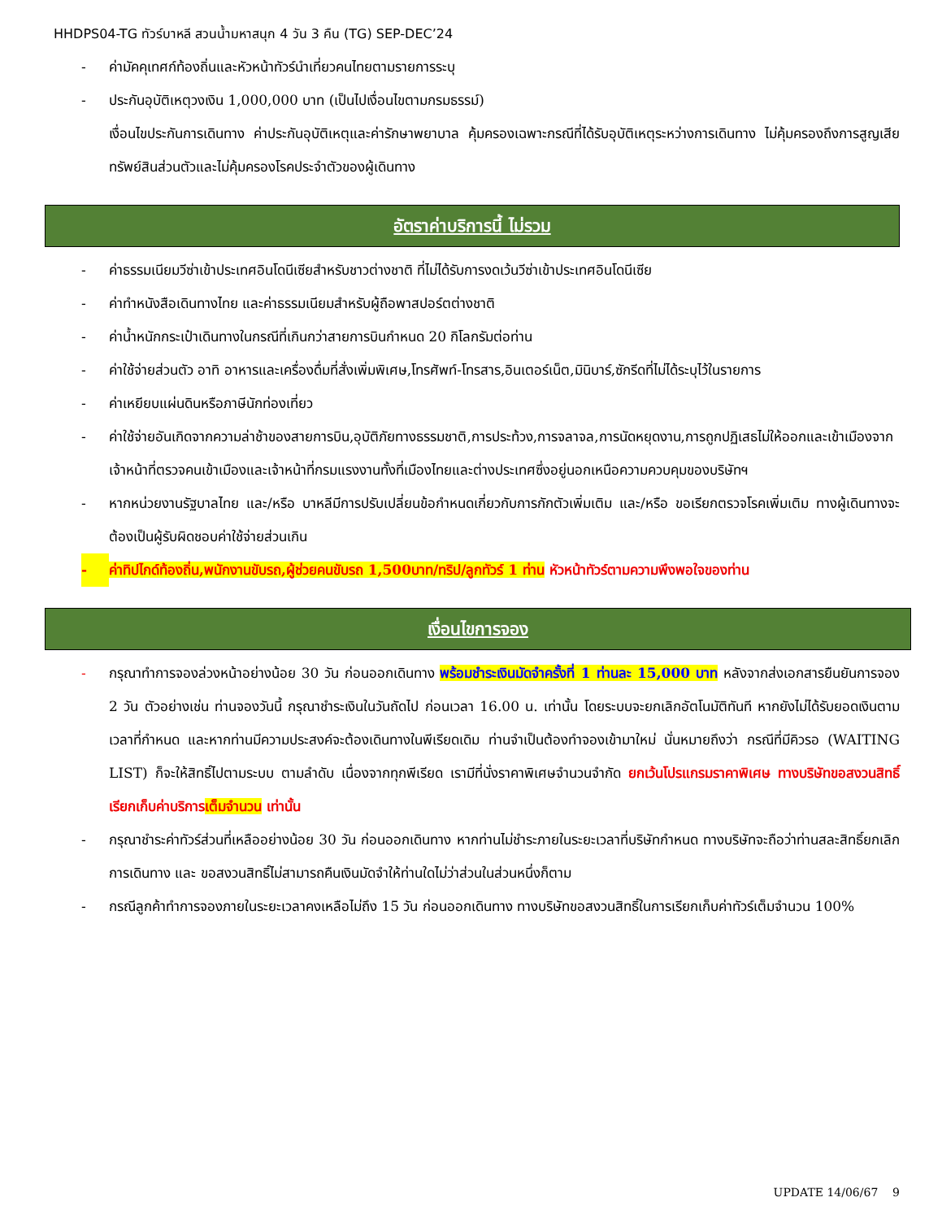HHDPS04-TG ทัวร์บาหลี สวนน้ำมหาสนุก 4 วัน 3 คืน (TG) SEP-DEC’24
- ค่ามัคคุเทศก์ท้องถิ่นและหัวหน้าทัวร์นำเที่ยวคนไทยตามรายการระบุ
- ประกันอุบัติเหตุวงเงิน 1,000,000 บาท (เป็นไปเงื่อนไขตามกรมธรรม์)
เงื่อนไขประกันการเดินทาง ค่าประกันอุบัติเหตุและค่ารักษาพยาบาล คุ้มครองเฉพาะกรณีที่ได้รับอุบัติเหตุระหว่างการเดินทาง ไม่คุ้มครองถึงการสูญเสียทรัพย์สินส่วนตัวและไม่คุ้มครองโรคประจำตัวของผู้เดินทาง
อัตราค่าบริการนี้ ไม่รวม
- ค่าธรรมเนียมวีซ่าเข้าประเทศอินโดนีเซียสำหรับชาวต่างชาติ ที่ไม่ได้รับการงดเว้นวีซ่าเข้าประเทศอินโดนีเซีย
- ค่าทำหนังสือเดินทางไทย และค่าธรรมเนียมสำหรับผู้ถือพาสปอร์ตต่างชาติ
- ค่าน้ำหนักกระเป๋าเดินทางในกรณีที่เกินกว่าสายการบินกำหนด 20 กิโลกรัมต่อท่าน
- ค่าใช้จ่ายส่วนตัว อาทิ อาหารและเครื่องดื่มที่สั่งเพิ่มพิเศษ,โทรศัพท์-โทรสาร,อินเตอร์เน็ต,มินิบาร์,ซักรีดที่ไม่ได้ระบุไว้ในรายการ
- ค่าเหยียบแผ่นดินหรือภาษีนักท่องเที่ยว
- ค่าใช้จ่ายอันเกิดจากความล่าช้าของสายการบิน,อุบัติภัยทางธรรมชาติ,การประท้วง,การจลาจล,การนัดหยุดงาน,การถูกปฏิเสธไม่ให้ออกและเข้าเมืองจากเจ้าหน้าที่ตรวจคนเข้าเมืองและเจ้าหน้าที่กรมแรงงานทั้งที่เมืองไทยและต่างประเทศซึ่งอยู่นอกเหนือความควบคุมของบริษัทฯ
- หากหน่วยงานรัฐบาลไทย และ/หรือ บาหลีมีการปรับเปลี่ยนข้อกำหนดเกี่ยวกับการกักตัวเพิ่มเติม และ/หรือ ขอเรียกตรวจโรคเพิ่มเติม ทางผู้เดินทางจะต้องเป็นผู้รับผิดชอบค่าใช้จ่ายส่วนเกิน
- ค่าทิปไกด์ท้องถิ่น,พนักงานขับรถ,ผู้ช่วยคนขับรถ 1,500บาท/ทริป/ลูกทัวร์ 1 ท่าน หัวหน้าทัวร์ตามความพึงพอใจของท่าน
เงื่อนไขการจอง
- กรุณาทำการจองล่วงหน้าอย่างน้อย 30 วัน ก่อนออกเดินทาง พร้อมชำระเงินมัดจำครั้งที่ 1 ท่านละ 15,000 บาท หลังจากส่งเอกสารยืนยันการจอง 2 วัน ตัวอย่างเช่น ท่านจองวันนี้ กรุณาชำระเงินในวันถัดไป ก่อนเวลา 16.00 น. เท่านั้น โดยระบบจะยกเลิกอัตโนมัติทันที หากยังไม่ได้รับยอดเงินตามเวลาที่กำหนด และหากท่านมีความประสงค์จะต้องเดินทางในพีเรียดเดิม ท่านจำเป็นต้องทำจองเข้ามาใหม่ นั่นหมายถึงว่า กรณีที่มีคิวรอ (WAITING LIST) ก็จะให้สิทธิ์ไปตามระบบ ตามลำดับ เนื่องจากทุกพีเรียด เรามีที่นั่งราคาพิเศษจำนวนจำกัด ยกเว้นโปรแกรมราคาพิเศษ ทางบริษัทขอสงวนสิทธิ์เรียกเก็บค่าบริการเต็มจำนวน เท่านั้น
- กรุณาชำระค่าทัวร์ส่วนที่เหลืออย่างน้อย 30 วัน ก่อนออกเดินทาง หากท่านไม่ชำระภายในระยะเวลาที่บริษัทกำหนด ทางบริษัทจะถือว่าท่านสละสิทธิ์ยกเลิกการเดินทาง และ ขอสงวนสิทธิ์ไม่สามารถคืนเงินมัดจำให้ท่านใดไม่ว่าส่วนในส่วนหนึ่งก็ตาม
- กรณีลูกค้าทำการจองภายในระยะเวลาคงเหลือไม่ถึง 15 วัน ก่อนออกเดินทาง ทางบริษัทขอสงวนสิทธิ์ในการเรียกเก็บค่าทัวร์เต็มจำนวน 100%
UPDATE 14/06/67 9